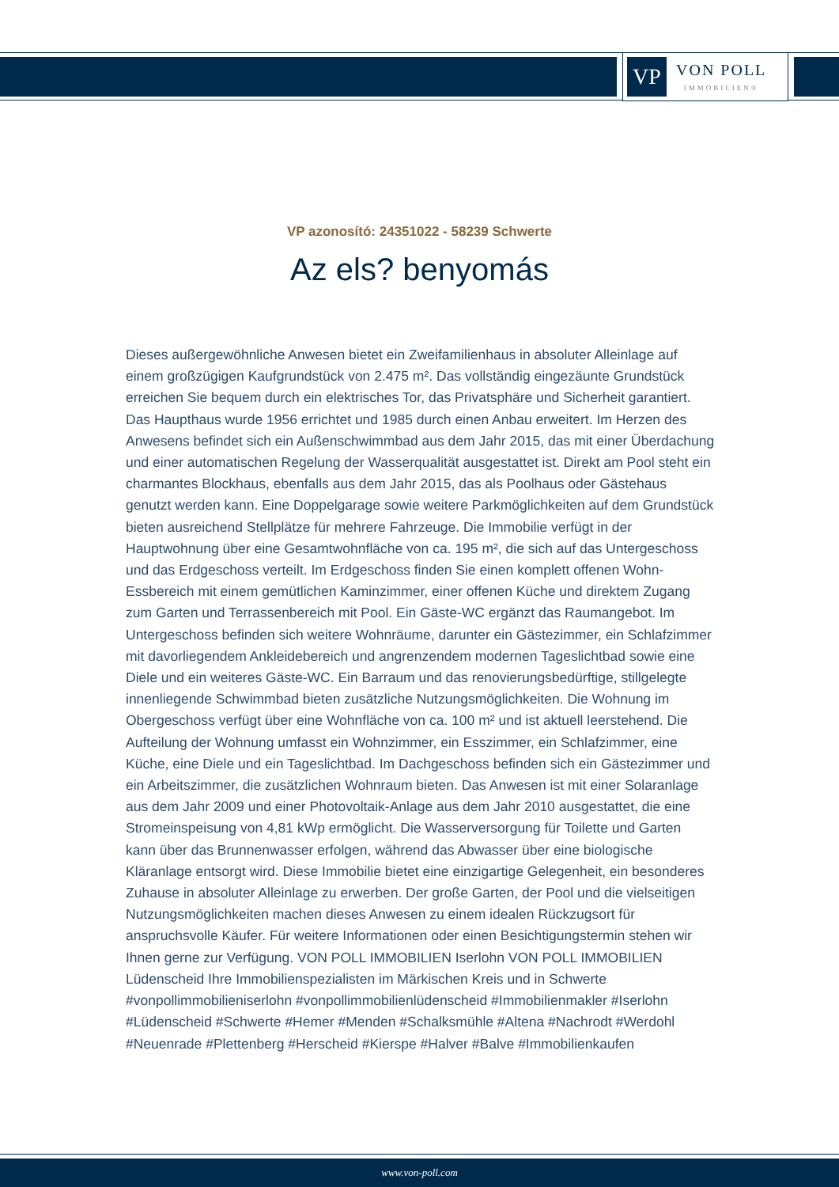VP
VON POLL
IMMOBILIEN®
VP azonosító: 24351022 - 58239 Schwerte
Az els? benyomás
Dieses außergewöhnliche Anwesen bietet ein Zweifamilienhaus in absoluter Alleinlage auf einem großzügigen Kaufgrundstück von 2.475 m². Das vollständig eingezäunte Grundstück erreichen Sie bequem durch ein elektrisches Tor, das Privatsphäre und Sicherheit garantiert. Das Haupthaus wurde 1956 errichtet und 1985 durch einen Anbau erweitert. Im Herzen des Anwesens befindet sich ein Außenschwimmbad aus dem Jahr 2015, das mit einer Überdachung und einer automatischen Regelung der Wasserqualität ausgestattet ist. Direkt am Pool steht ein charmantes Blockhaus, ebenfalls aus dem Jahr 2015, das als Poolhaus oder Gästehaus genutzt werden kann. Eine Doppelgarage sowie weitere Parkmöglichkeiten auf dem Grundstück bieten ausreichend Stellplätze für mehrere Fahrzeuge. Die Immobilie verfügt in der Hauptwohnung über eine Gesamtwohnfläche von ca. 195 m², die sich auf das Untergeschoss und das Erdgeschoss verteilt. Im Erdgeschoss finden Sie einen komplett offenen Wohn-Essbereich mit einem gemütlichen Kaminzimmer, einer offenen Küche und direktem Zugang zum Garten und Terrassenbereich mit Pool. Ein Gäste-WC ergänzt das Raumangebot. Im Untergeschoss befinden sich weitere Wohnräume, darunter ein Gästezimmer, ein Schlafzimmer mit davorliegendem Ankleidebereich und angrenzendem modernen Tageslichtbad sowie eine Diele und ein weiteres Gäste-WC. Ein Barraum und das renovierungsbedürftige, stillgelegte innenliegende Schwimmbad bieten zusätzliche Nutzungsmöglichkeiten. Die Wohnung im Obergeschoss verfügt über eine Wohnfläche von ca. 100 m² und ist aktuell leerstehend. Die Aufteilung der Wohnung umfasst ein Wohnzimmer, ein Esszimmer, ein Schlafzimmer, eine Küche, eine Diele und ein Tageslichtbad. Im Dachgeschoss befinden sich ein Gästezimmer und ein Arbeitszimmer, die zusätzlichen Wohnraum bieten. Das Anwesen ist mit einer Solaranlage aus dem Jahr 2009 und einer Photovoltaik-Anlage aus dem Jahr 2010 ausgestattet, die eine Stromeinspeisung von 4,81 kWp ermöglicht. Die Wasserversorgung für Toilette und Garten kann über das Brunnenwasser erfolgen, während das Abwasser über eine biologische Kläranlage entsorgt wird. Diese Immobilie bietet eine einzigartige Gelegenheit, ein besonderes Zuhause in absoluter Alleinlage zu erwerben. Der große Garten, der Pool und die vielseitigen Nutzungsmöglichkeiten machen dieses Anwesen zu einem idealen Rückzugsort für anspruchsvolle Käufer. Für weitere Informationen oder einen Besichtigungstermin stehen wir Ihnen gerne zur Verfügung. VON POLL IMMOBILIEN Iserlohn VON POLL IMMOBILIEN Lüdenscheid Ihre Immobilienspezialisten im Märkischen Kreis und in Schwerte #vonpollimmobilieniserlohn #vonpollimmobilienlüdenscheid #Immobilienmakler #Iserlohn #Lüdenscheid #Schwerte #Hemer #Menden #Schalksmühle #Altena #Nachrodt #Werdohl #Neuenrade #Plettenberg #Herscheid #Kierspe #Halver #Balve #Immobilienkaufen
www.von-poll.com